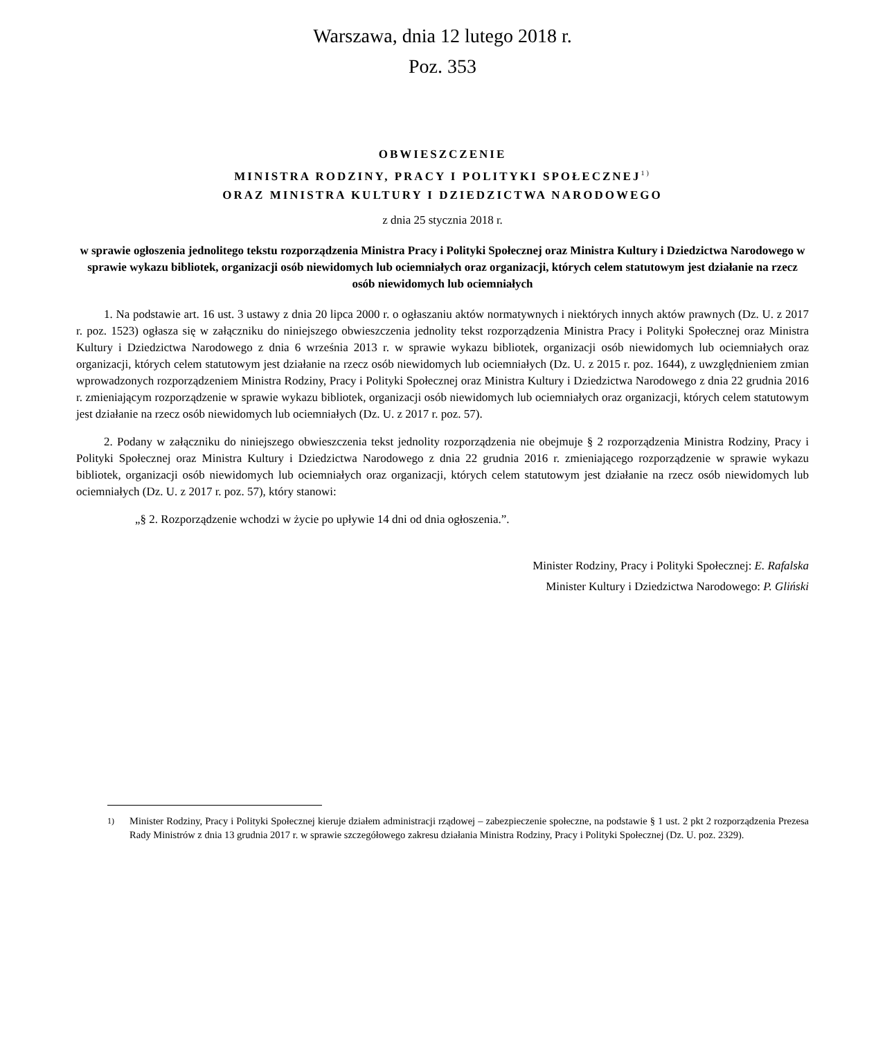Warszawa, dnia 12 lutego 2018 r.
Poz. 353
OBWIESZCZENIE
MINISTRA RODZINY, PRACY I POLITYKI SPOŁECZNEJ<sup>1)</sup>
ORAZ MINISTRA KULTURY I DZIEDZICTWA NARODOWEGO
z dnia 25 stycznia 2018 r.
w sprawie ogłoszenia jednolitego tekstu rozporządzenia Ministra Pracy i Polityki Społecznej oraz Ministra Kultury i Dziedzictwa Narodowego w sprawie wykazu bibliotek, organizacji osób niewidomych lub ociemniałych oraz organizacji, których celem statutowym jest działanie na rzecz osób niewidomych lub ociemniałych
1. Na podstawie art. 16 ust. 3 ustawy z dnia 20 lipca 2000 r. o ogłaszaniu aktów normatywnych i niektórych innych aktów prawnych (Dz. U. z 2017 r. poz. 1523) ogłasza się w załączniku do niniejszego obwieszczenia jednolity tekst rozporządzenia Ministra Pracy i Polityki Społecznej oraz Ministra Kultury i Dziedzictwa Narodowego z dnia 6 września 2013 r. w sprawie wykazu bibliotek, organizacji osób niewidomych lub ociemniałych oraz organizacji, których celem statutowym jest działanie na rzecz osób niewidomych lub ociemniałych (Dz. U. z 2015 r. poz. 1644), z uwzględnieniem zmian wprowadzonych rozporządzeniem Ministra Rodziny, Pracy i Polityki Społecznej oraz Ministra Kultury i Dziedzictwa Narodowego z dnia 22 grudnia 2016 r. zmieniającym rozporządzenie w sprawie wykazu bibliotek, organizacji osób niewidomych lub ociemniałych oraz organizacji, których celem statutowym jest działanie na rzecz osób niewidomych lub ociemniałych (Dz. U. z 2017 r. poz. 57).
2. Podany w załączniku do niniejszego obwieszczenia tekst jednolity rozporządzenia nie obejmuje § 2 rozporządzenia Ministra Rodziny, Pracy i Polityki Społecznej oraz Ministra Kultury i Dziedzictwa Narodowego z dnia 22 grudnia 2016 r. zmieniającego rozporządzenie w sprawie wykazu bibliotek, organizacji osób niewidomych lub ociemniałych oraz organizacji, których celem statutowym jest działanie na rzecz osób niewidomych lub ociemniałych (Dz. U. z 2017 r. poz. 57), który stanowi:
„§ 2. Rozporządzenie wchodzi w życie po upływie 14 dni od dnia ogłoszenia.”.
Minister Rodziny, Pracy i Polityki Społecznej: E. Rafalska
Minister Kultury i Dziedzictwa Narodowego: P. Gliński
<sup>1)</sup> Minister Rodziny, Pracy i Polityki Społecznej kieruje działem administracji rządowej – zabezpieczenie społeczne, na podstawie § 1 ust. 2 pkt 2 rozporządzenia Prezesa Rady Ministrów z dnia 13 grudnia 2017 r. w sprawie szczegółowego zakresu działania Ministra Rodziny, Pracy i Polityki Społecznej (Dz. U. poz. 2329).